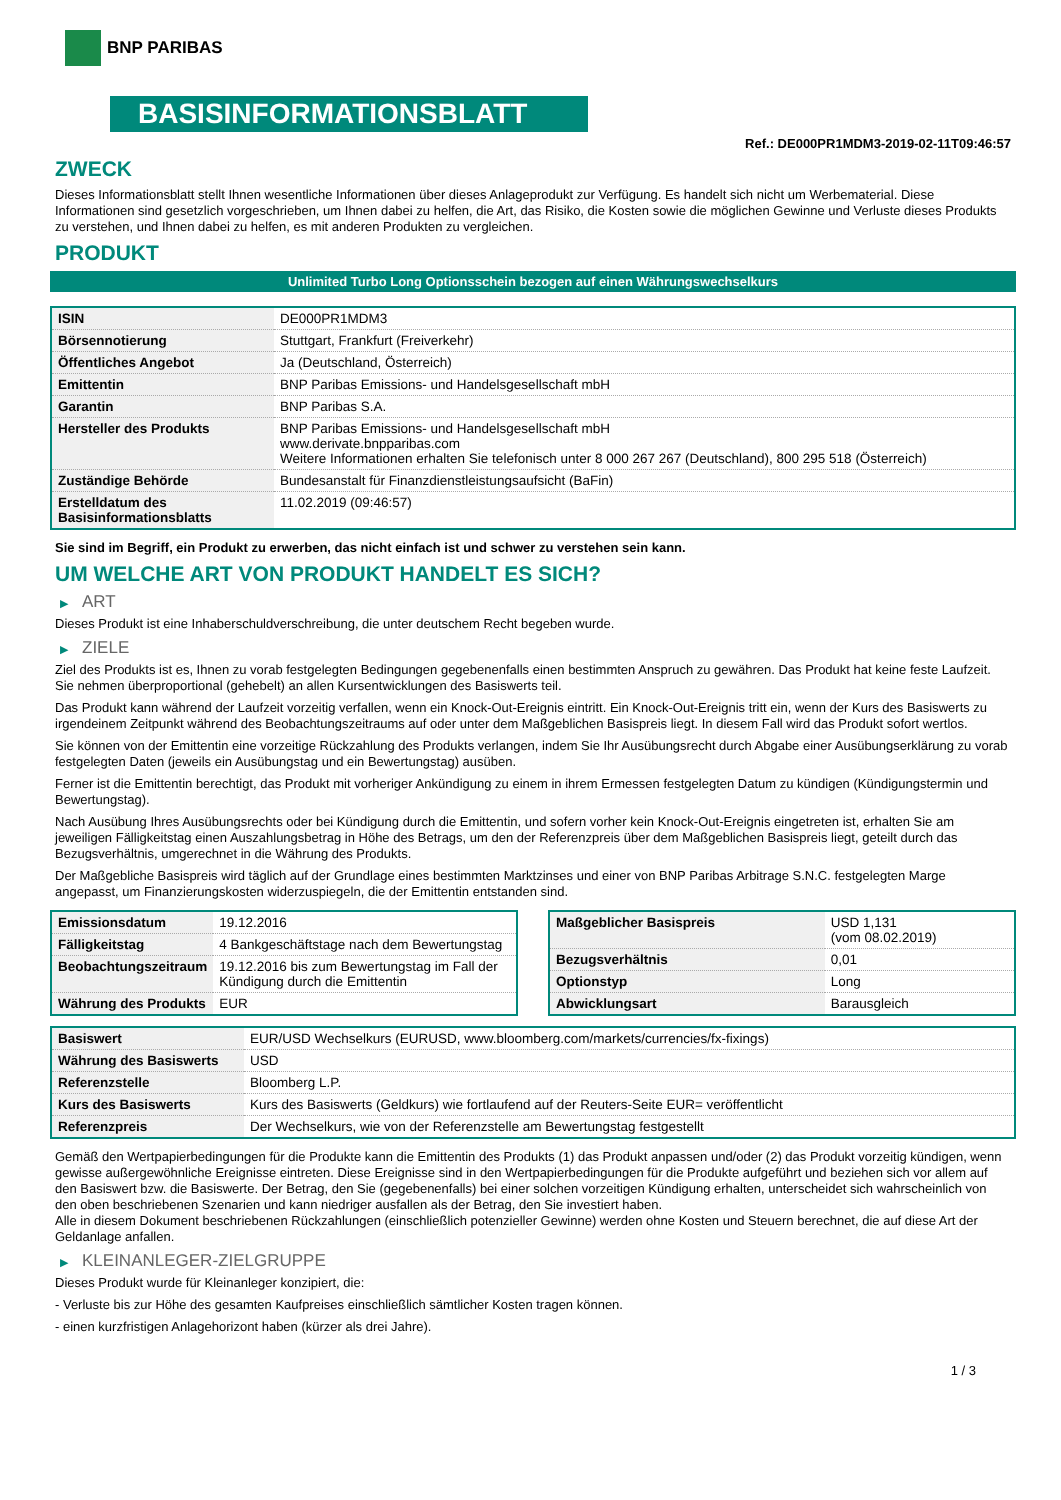BNP PARIBAS
BASISINFORMATIONSBLATT
Ref.: DE000PR1MDM3-2019-02-11T09:46:57
ZWECK
Dieses Informationsblatt stellt Ihnen wesentliche Informationen über dieses Anlageprodukt zur Verfügung. Es handelt sich nicht um Werbematerial. Diese Informationen sind gesetzlich vorgeschrieben, um Ihnen dabei zu helfen, die Art, das Risiko, die Kosten sowie die möglichen Gewinne und Verluste dieses Produkts zu verstehen, und Ihnen dabei zu helfen, es mit anderen Produkten zu vergleichen.
PRODUKT
Unlimited Turbo Long Optionsschein bezogen auf einen Währungswechselkurs
| ISIN | DE000PR1MDM3 |
| Börsennotierung | Stuttgart, Frankfurt (Freiverkehr) |
| Öffentliches Angebot | Ja (Deutschland, Österreich) |
| Emittentin | BNP Paribas Emissions- und Handelsgesellschaft mbH |
| Garantin | BNP Paribas S.A. |
| Hersteller des Produkts | BNP Paribas Emissions- und Handelsgesellschaft mbH www.derivate.bnpparibas.com Weitere Informationen erhalten Sie telefonisch unter 8 000 267 267 (Deutschland), 800 295 518 (Österreich) |
| Zuständige Behörde | Bundesanstalt für Finanzdienstleistungsaufsicht (BaFin) |
| Erstelldatum des Basisinformationsblatts | 11.02.2019 (09:46:57) |
Sie sind im Begriff, ein Produkt zu erwerben, das nicht einfach ist und schwer zu verstehen sein kann.
UM WELCHE ART VON PRODUKT HANDELT ES SICH?
▶ ART
Dieses Produkt ist eine Inhaberschuldverschreibung, die unter deutschem Recht begeben wurde.
▶ ZIELE
Ziel des Produkts ist es, Ihnen zu vorab festgelegten Bedingungen gegebenenfalls einen bestimmten Anspruch zu gewähren. Das Produkt hat keine feste Laufzeit. Sie nehmen überproportional (gehebelt) an allen Kursentwicklungen des Basiswerts teil.
Das Produkt kann während der Laufzeit vorzeitig verfallen, wenn ein Knock-Out-Ereignis eintritt. Ein Knock-Out-Ereignis tritt ein, wenn der Kurs des Basiswerts zu irgendeinem Zeitpunkt während des Beobachtungszeitraums auf oder unter dem Maßgeblichen Basispreis liegt. In diesem Fall wird das Produkt sofort wertlos.
Sie können von der Emittentin eine vorzeitige Rückzahlung des Produkts verlangen, indem Sie Ihr Ausübungsrecht durch Abgabe einer Ausübungserklärung zu vorab festgelegten Daten (jeweils ein Ausübungstag und ein Bewertungstag) ausüben.
Ferner ist die Emittentin berechtigt, das Produkt mit vorheriger Ankündigung zu einem in ihrem Ermessen festgelegten Datum zu kündigen (Kündigungstermin und Bewertungstag).
Nach Ausübung Ihres Ausübungsrechts oder bei Kündigung durch die Emittentin, und sofern vorher kein Knock-Out-Ereignis eingetreten ist, erhalten Sie am jeweiligen Fälligkeitstag einen Auszahlungsbetrag in Höhe des Betrags, um den der Referenzpreis über dem Maßgeblichen Basispreis liegt, geteilt durch das Bezugsverhältnis, umgerechnet in die Währung des Produkts.
Der Maßgebliche Basispreis wird täglich auf der Grundlage eines bestimmten Marktzinses und einer von BNP Paribas Arbitrage S.N.C. festgelegten Marge angepasst, um Finanzierungskosten widerzuspiegeln, die der Emittentin entstanden sind.
| Emissionsdatum | 19.12.2016 |
| Fälligkeitstag | 4 Bankgeschäftstage nach dem Bewertungstag |
| Beobachtungszeitraum | 19.12.2016 bis zum Bewertungstag im Fall der Kündigung durch die Emittentin |
| Währung des Produkts | EUR |
| Maßgeblicher Basispreis | USD 1,131 (vom 08.02.2019) |
| Bezugsverhältnis | 0,01 |
| Optionstyp | Long |
| Abwicklungsart | Barausgleich |
| Basiswert | EUR/USD Wechselkurs (EURUSD, www.bloomberg.com/markets/currencies/fx-fixings) |
| Währung des Basiswerts | USD |
| Referenzstelle | Bloomberg L.P. |
| Kurs des Basiswerts | Kurs des Basiswerts (Geldkurs) wie fortlaufend auf der Reuters-Seite EUR= veröffentlicht |
| Referenzpreis | Der Wechselkurs, wie von der Referenzstelle am Bewertungstag festgestellt |
Gemäß den Wertpapierbedingungen für die Produkte kann die Emittentin des Produkts (1) das Produkt anpassen und/oder (2) das Produkt vorzeitig kündigen, wenn gewisse außergewöhnliche Ereignisse eintreten. Diese Ereignisse sind in den Wertpapierbedingungen für die Produkte aufgeführt und beziehen sich vor allem auf den Basiswert bzw. die Basiswerte. Der Betrag, den Sie (gegebenenfalls) bei einer solchen vorzeitigen Kündigung erhalten, unterscheidet sich wahrscheinlich von den oben beschriebenen Szenarien und kann niedriger ausfallen als der Betrag, den Sie investiert haben.
Alle in diesem Dokument beschriebenen Rückzahlungen (einschließlich potenzieller Gewinne) werden ohne Kosten und Steuern berechnet, die auf diese Art der Geldanlage anfallen.
▶ KLEINANLEGER-ZIELGRUPPE
Dieses Produkt wurde für Kleinanleger konzipiert, die:
- Verluste bis zur Höhe des gesamten Kaufpreises einschließlich sämtlicher Kosten tragen können.
- einen kurzfristigen Anlagehorizont haben (kürzer als drei Jahre).
1 / 3